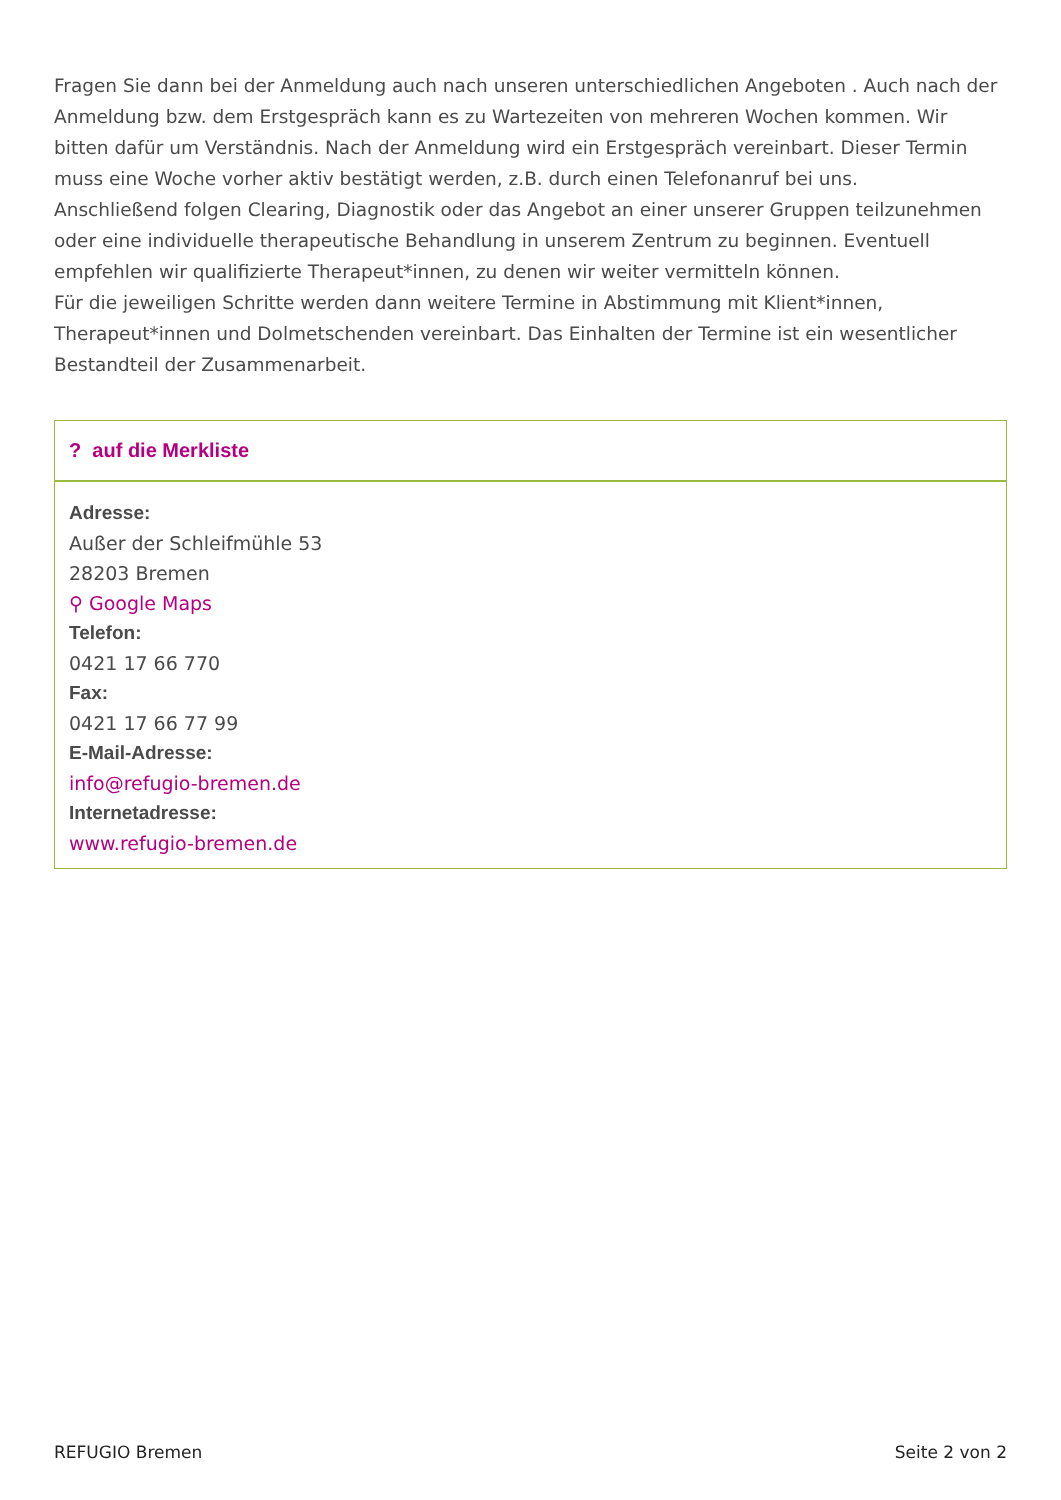Fragen Sie dann bei der Anmeldung auch nach unseren unterschiedlichen Angeboten . Auch nach der Anmeldung bzw. dem Erstgespräch kann es zu Wartezeiten von mehreren Wochen kommen. Wir bitten dafür um Verständnis. Nach der Anmeldung wird ein Erstgespräch vereinbart. Dieser Termin muss eine Woche vorher aktiv bestätigt werden, z.B. durch einen Telefonanruf bei uns.
Anschließend folgen Clearing, Diagnostik oder das Angebot an einer unserer Gruppen teilzunehmen oder eine individuelle therapeutische Behandlung in unserem Zentrum zu beginnen. Eventuell empfehlen wir qualifizierte Therapeut*innen, zu denen wir weiter vermitteln können.
Für die jeweiligen Schritte werden dann weitere Termine in Abstimmung mit Klient*innen, Therapeut*innen und Dolmetschenden vereinbart. Das Einhalten der Termine ist ein wesentlicher Bestandteil der Zusammenarbeit.
? auf die Merkliste
Adresse:
Außer der Schleifmühle 53
28203 Bremen
⚲ Google Maps
Telefon:
0421 17 66 770
Fax:
0421 17 66 77 99
E-Mail-Adresse:
info@refugio-bremen.de
Internetadresse:
www.refugio-bremen.de
REFUGIO Bremen Seite 2 von 2